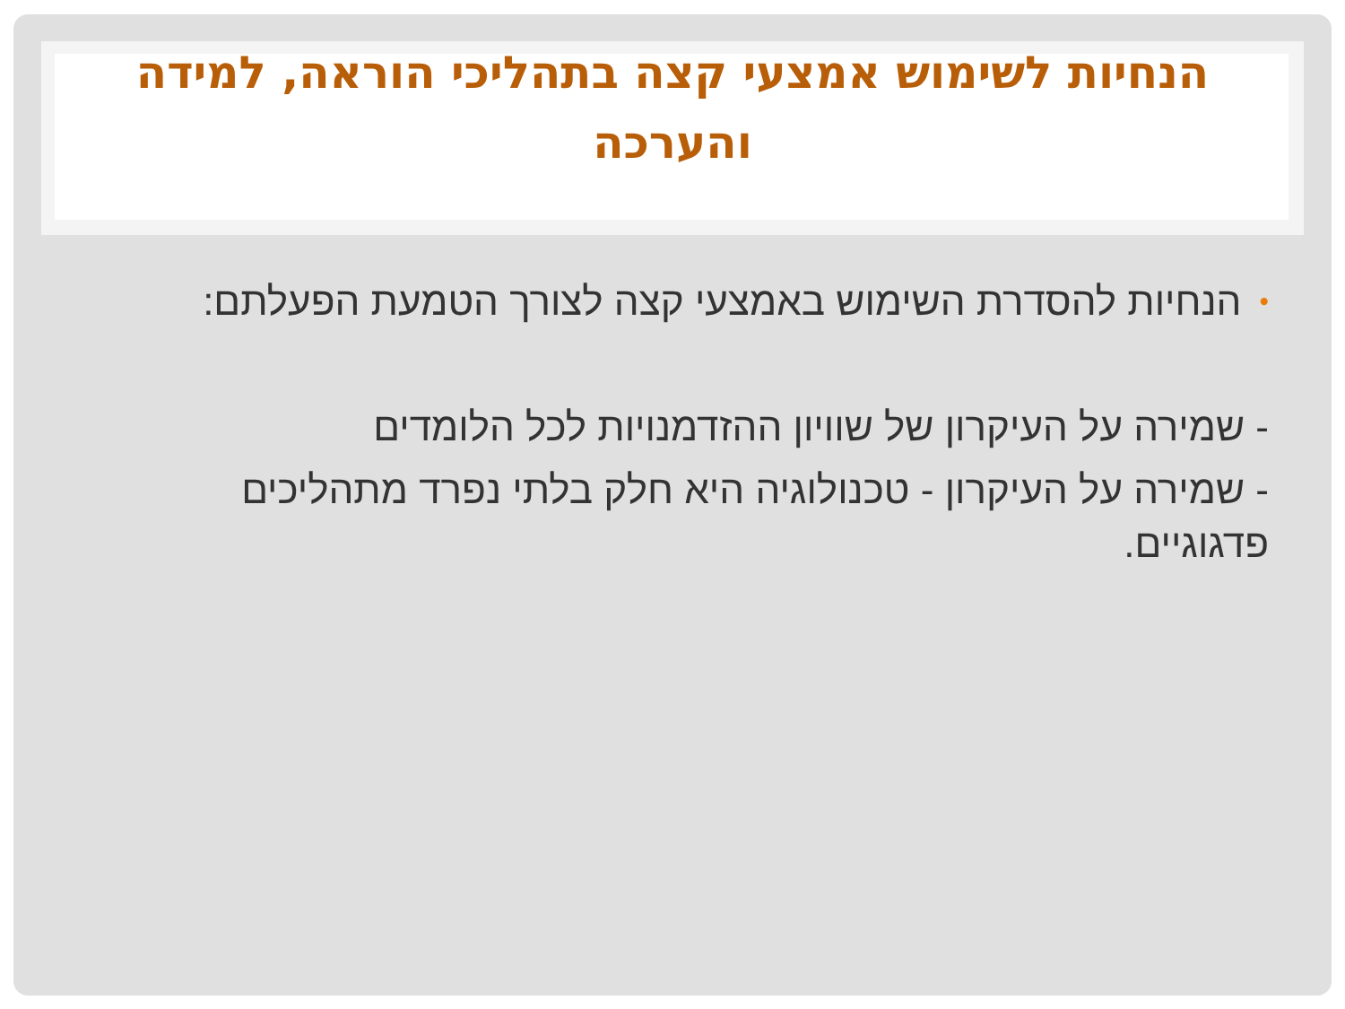הנחיות לשימוש אמצעי קצה בתהליכי הוראה, למידה והערכה
•
הנחיות להסדרת השימוש באמצעי קצה לצורך הטמעת הפעלתם:
- שמירה על העיקרון של שוויון ההזדמנויות לכל הלומדים
- שמירה על העיקרון - טכנולוגיה היא חלק בלתי נפרד מתהליכים פדגוגיים.